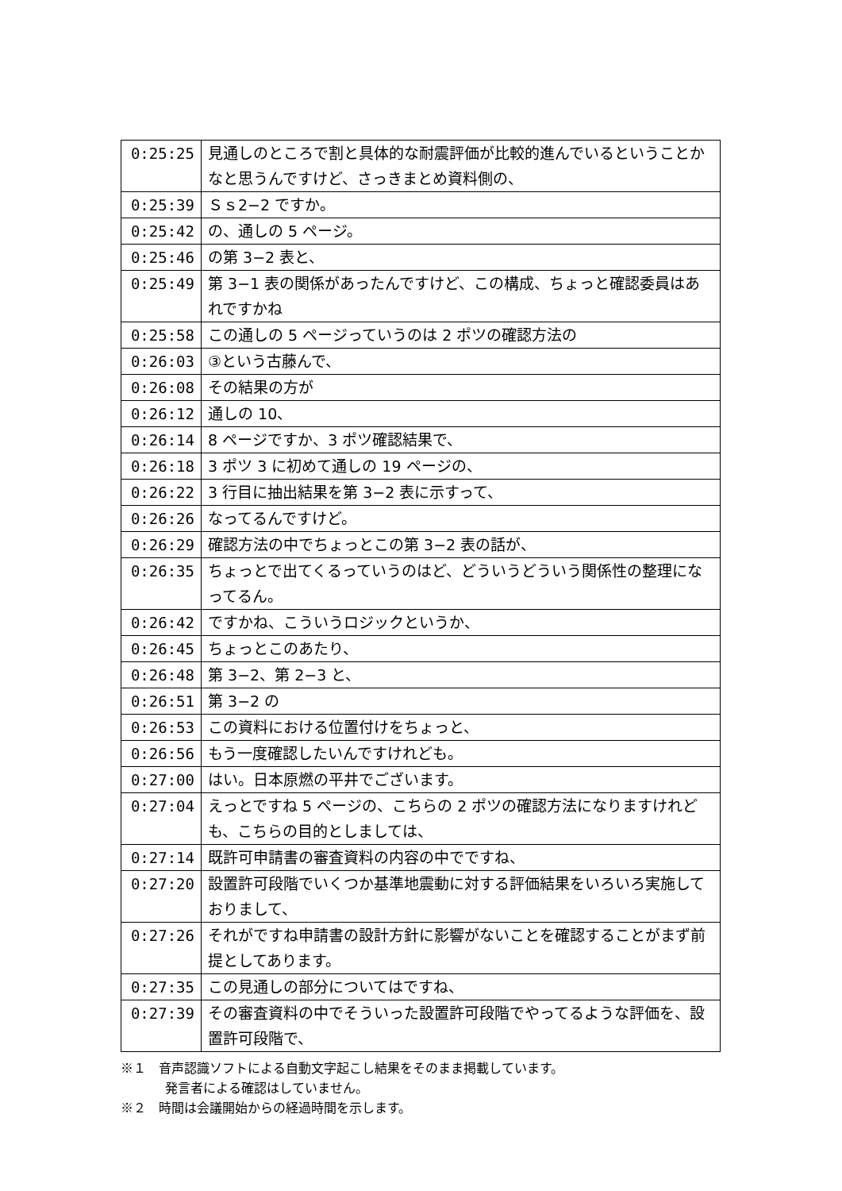| 0:25:25 | 見通しのところで割と具体的な耐震評価が比較的進んでいるということかなと思うんですけど、さっきまとめ資料側の、 |
| 0:25:39 | Ｓｓ2−2 ですか。 |
| 0:25:42 | の、通しの 5 ページ。 |
| 0:25:46 | の第 3−2 表と、 |
| 0:25:49 | 第 3−1 表の関係があったんですけど、この構成、ちょっと確認委員はあれですかね |
| 0:25:58 | この通しの 5 ページっていうのは 2 ポツの確認方法の |
| 0:26:03 | ③という古藤んで、 |
| 0:26:08 | その結果の方が |
| 0:26:12 | 通しの 10、 |
| 0:26:14 | 8 ページですか、3 ポツ確認結果で、 |
| 0:26:18 | 3 ポツ 3 に初めて通しの 19 ページの、 |
| 0:26:22 | 3 行目に抽出結果を第 3−2 表に示すって、 |
| 0:26:26 | なってるんですけど。 |
| 0:26:29 | 確認方法の中でちょっとこの第 3−2 表の話が、 |
| 0:26:35 | ちょっとで出てくるっていうのはど、どういうどういう関係性の整理になってるん。 |
| 0:26:42 | ですかね、こういうロジックというか、 |
| 0:26:45 | ちょっとこのあたり、 |
| 0:26:48 | 第 3−2、第 2−3 と、 |
| 0:26:51 | 第 3−2 の |
| 0:26:53 | この資料における位置付けをちょっと、 |
| 0:26:56 | もう一度確認したいんですけれども。 |
| 0:27:00 | はい。日本原燃の平井でございます。 |
| 0:27:04 | えっとですね 5 ページの、こちらの 2 ポツの確認方法になりますけれども、こちらの目的としましては、 |
| 0:27:14 | 既許可申請書の審査資料の内容の中でですね、 |
| 0:27:20 | 設置許可段階でいくつか基準地震動に対する評価結果をいろいろ実施しておりまして、 |
| 0:27:26 | それがですね申請書の設計方針に影響がないことを確認することがまず前提としてあります。 |
| 0:27:35 | この見通しの部分についてはですね、 |
| 0:27:39 | その審査資料の中でそういった設置許可段階でやってるような評価を、設置許可段階で、 |
※１　音声認識ソフトによる自動文字起こし結果をそのまま掲載しています。
発言者による確認はしていません。
※２　時間は会議開始からの経過時間を示します。